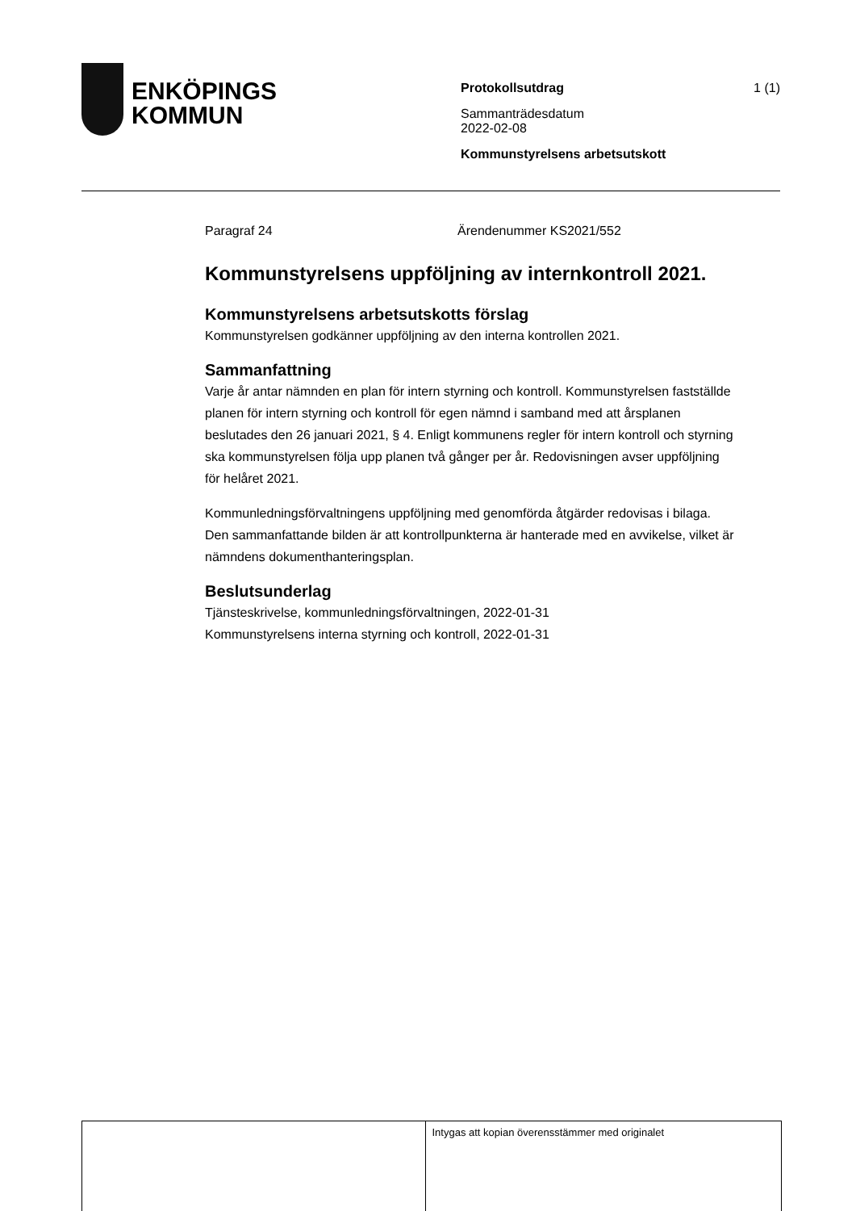ENKÖPINGS
KOMMUN
Protokollsutdrag
Sammanträdesdatum
2022-02-08
Kommunstyrelsens arbetsutskott
1 (1)
Paragraf 24 Ärendenummer KS2021/552
Kommunstyrelsens uppföljning av internkontroll 2021.
Kommunstyrelsens arbetsutskotts förslag
Kommunstyrelsen godkänner uppföljning av den interna kontrollen 2021.
Sammanfattning
Varje år antar nämnden en plan för intern styrning och kontroll. Kommunstyrelsen fastställde planen för intern styrning och kontroll för egen nämnd i samband med att årsplanen beslutades den 26 januari 2021, § 4. Enligt kommunens regler för intern kontroll och styrning ska kommunstyrelsen följa upp planen två gånger per år. Redovisningen avser uppföljning för helåret 2021.
Kommunledningsförvaltningens uppföljning med genomförda åtgärder redovisas i bilaga. Den sammanfattande bilden är att kontrollpunkterna är hanterade med en avvikelse, vilket är nämndens dokumenthanteringsplan.
Beslutsunderlag
Tjänsteskrivelse, kommunledningsförvaltningen, 2022-01-31
Kommunstyrelsens interna styrning och kontroll, 2022-01-31
Intygas att kopian överensstämmer med originalet